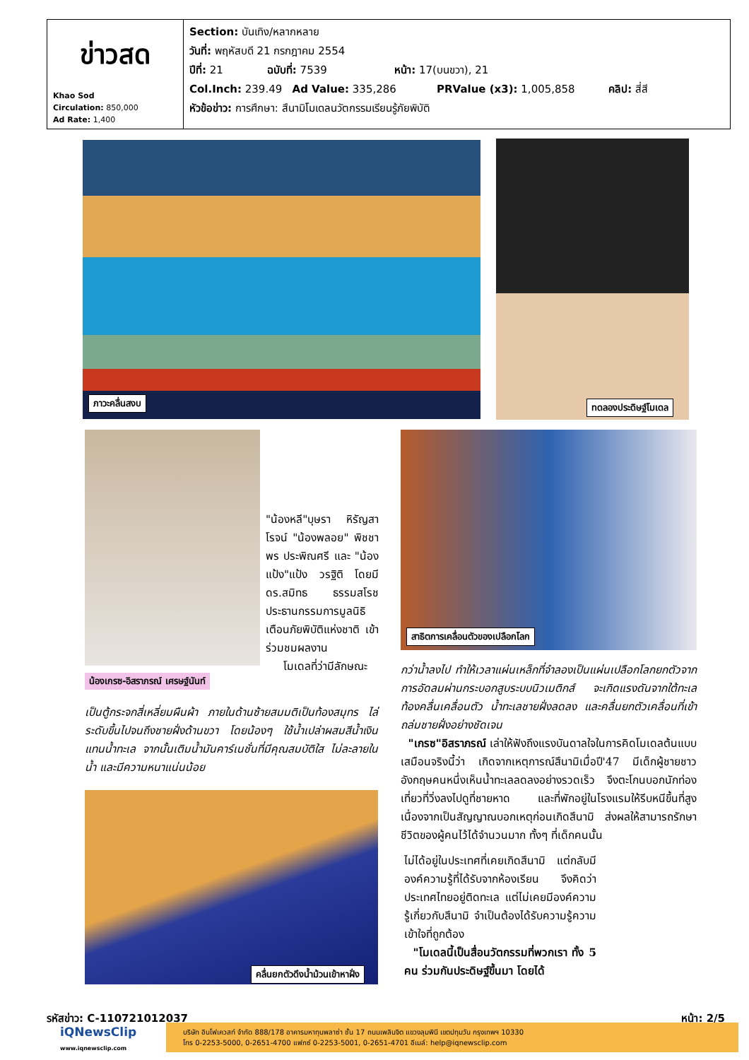| ข่าวสด Khao Sod Circulation: 850,000 Ad Rate: 1,400 | Section: บันเทิง/หลากหลาย วันที่: พฤหัสบดี 21 กรกฎาคม 2554 ปีที่: 21 ฉบับที่: 7539 หน้า: 17(บนขวา), 21 Col.Inch: 239.49 Ad Value: 335,286 PRValue (x3): 1,005,858 คลิป: สี่สี หัวข้อข่าว: การศึกษา: สึนามิโมเดลนวัตกรรมเรียนรู้ภัยพิบัติ |
ภาวะคลื่นสงบ ทดลองประดิษฐ์โมเดล
น้องเกรซ-อิสราภรณ์ เศรษฐ์นันท์
สาธิตการเคลื่อนตัวของเปลือกโลก
คลื่นยกตัวดึงน้ำม้วนเข้าหาฝั่ง
"น้องหลี"บุษรา หิรัญสาโรจน์ "น้องพลอย" พิชชาพร ประพิณศรี และ "น้องแป้ง"แป้ง วรฐิติ โดยมี ดร.สมิทธ ธรรมสโรช ประธานกรรมการมูลนิธิเตือนภัยพิบัติแห่งชาติ เข้าร่วมชมผลงาน
โมเดลที่ว่ามีลักษณะ
เป็นตู้กระจกสี่เหลี่ยมผืนผ้า ภายในด้านซ้ายสมมติเป็นท้องสมุทร ไล่ระดับขึ้นไปจนถึงชายฝั่งด้านขวา โดยน้องๆ ใช้น้ำเปล่าผสมสีน้ำเงินแทนน้ำทะเล จากนั้นเติมน้ำมันคาร์เนชั่นที่มีคุณสมบัติใส ไม่ละลายในน้ำ และมีความหนาแน่นน้อย
กว่าน้ำลงไป ทำให้เวลาแผ่นเหล็กที่จำลองเป็นแผ่นเปลือกโลกยกตัวจากการอัดลมผ่านกระบอกสูบระบบนิวเมติกส์ จะเกิดแรงดันจากใต้ทะเล ท้องคลื่นเคลื่อนตัว น้ำทะเลชายฝั่งลดลง และคลื่นยกตัวเคลื่อนที่เข้าถล่มชายฝั่งอย่างชัดเจน
"เกรซ"อิสราภรณ์ เล่าให้ฟังถึงแรงบันดาลใจในการคิดโมเดลต้นแบบเสมือนจริงนี้ว่า เกิดจากเหตุการณ์สึนามิเมื่อปี'47 มีเด็กผู้ชายชาวอังกฤษคนหนึ่งเห็นน้ำทะเลลดลงอย่างรวดเร็ว จึงตะโกนบอกนักท่องเที่ยวที่วิ่งลงไปดูที่ชายหาด และที่พักอยู่ในโรงแรมให้รีบหนีขึ้นที่สูง เนื่องจากเป็นสัญญาณบอกเหตุก่อนเกิดสึนามิ ส่งผลให้สามารถรักษาชีวิตของผู้คนไว้ได้จำนวนมาก ทั้งๆ ที่เด็กคนนั้น
ไม่ได้อยู่ในประเทศที่เคยเกิดสึนามิ แต่กลับมีองค์ความรู้ที่ได้รับจากห้องเรียน จึงคิดว่าประเทศไทยอยู่ติดทะเล แต่ไม่เคยมีองค์ความรู้เกี่ยวกับสึนามิ จำเป็นต้องได้รับความรู้ความเข้าใจที่ถูกต้อง
"โมเดลนี้เป็นสื่อนวัตกรรมที่พวกเรา ทั้ง 5 คน ร่วมกันประดิษฐ์ขึ้นมา โดยได้
รหัสข่าว: C-110721012037 หน้า: 2/5
iQNewsClip
www.iqnewsclip.com
บริษัท อินโฟเควสท์ จำกัด 888/178 อาคารมหาทุนพลาซ่า ชั้น 17 ถนนเพลินจิต แขวงลุมพินี เขตปทุมวัน กรุงเทพฯ 10330
โทร 0-2253-5000, 0-2651-4700 แฟกซ์ 0-2253-5001, 0-2651-4701 อีเมล์: help@iqnewsclip.com